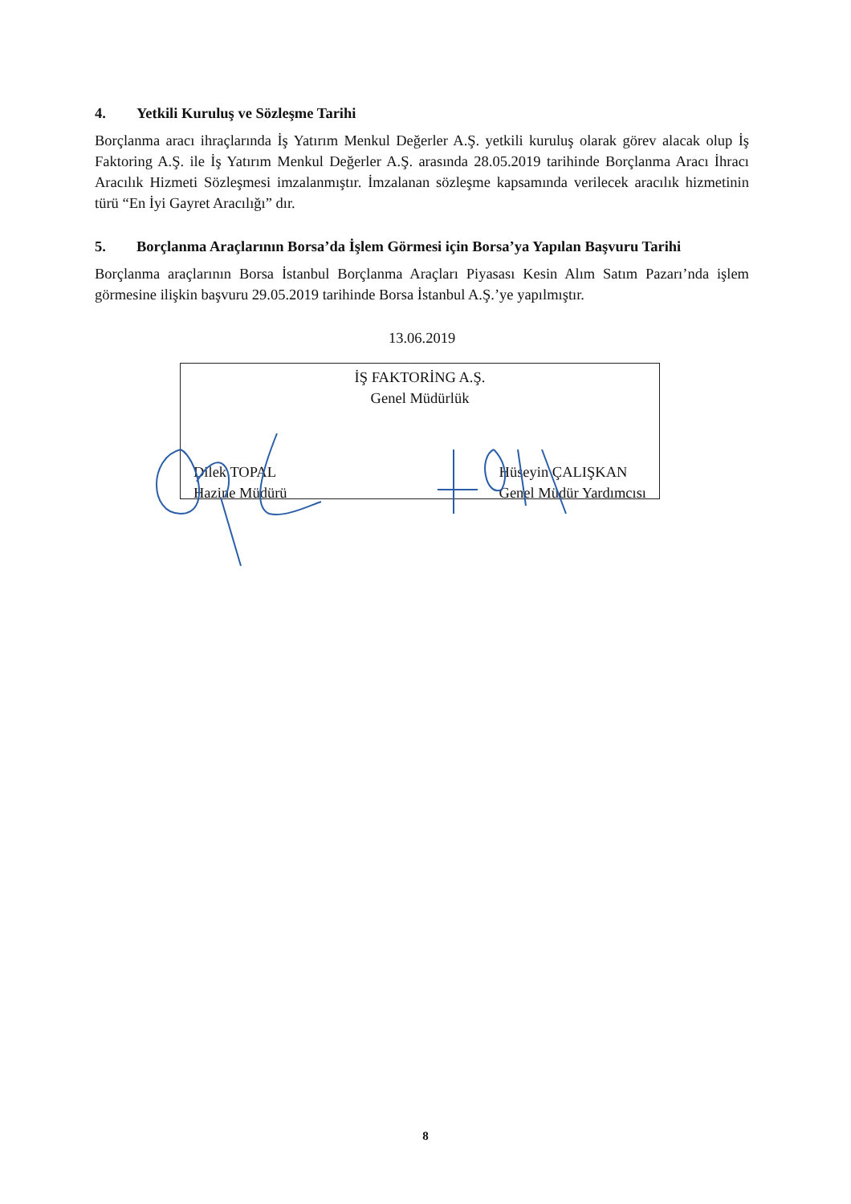4. Yetkili Kuruluş ve Sözleşme Tarihi
Borçlanma aracı ihraçlarında İş Yatırım Menkul Değerler A.Ş. yetkili kuruluş olarak görev alacak olup İş Faktoring A.Ş. ile İş Yatırım Menkul Değerler A.Ş. arasında 28.05.2019 tarihinde Borçlanma Aracı İhracı Aracılık Hizmeti Sözleşmesi imzalanmıştır. İmzalanan sözleşme kapsamında verilecek aracılık hizmetinin türü “En İyi Gayret Aracılığı” dır.
5. Borçlanma Araçlarının Borsa’da İşlem Görmesi için Borsa’ya Yapılan Başvuru Tarihi
Borçlanma araçlarının Borsa İstanbul Borçlanma Araçları Piyasası Kesin Alım Satım Pazarı’nda işlem görmesine ilişkin başvuru 29.05.2019 tarihinde Borsa İstanbul A.Ş.’ye yapılmıştır.
13.06.2019
İŞ FAKTORİNG A.Ş.
Genel Müdürlük
Dilek TOPAL
Hazine Müdürü
Hüseyin ÇALIŞKAN
Genel Müdür Yardımcısı
8